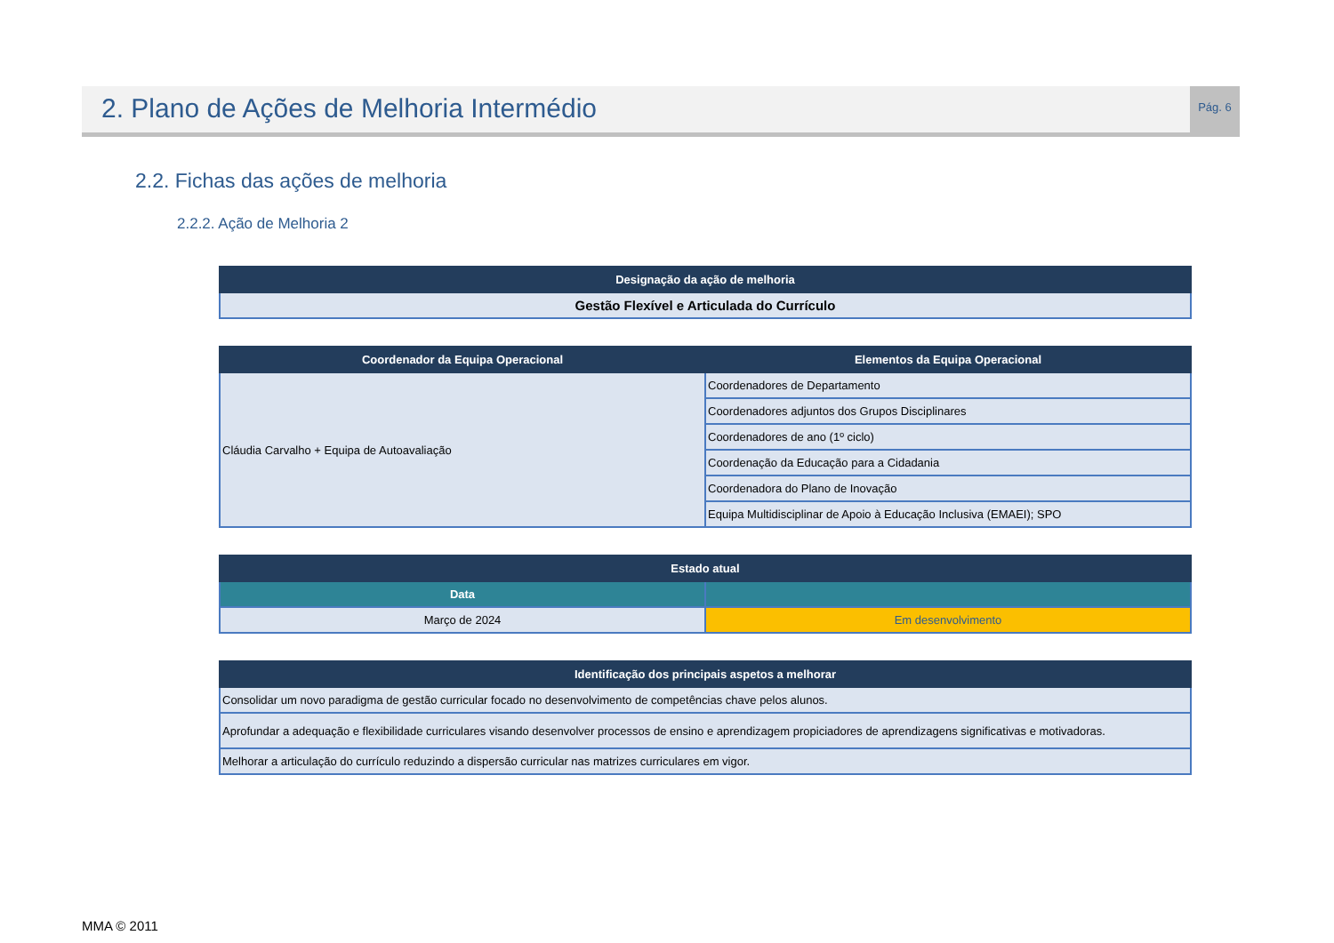2. Plano de Ações de Melhoria Intermédio
Pág. 6
2.2. Fichas das ações de melhoria
2.2.2. Ação de Melhoria 2
| Designação da ação de melhoria |
| --- |
| Gestão Flexível e Articulada do Currículo |
| Coordenador da Equipa Operacional | Elementos da Equipa Operacional |
| --- | --- |
| Cláudia Carvalho + Equipa de Autoavaliação | Coordenadores de Departamento |
| | Coordenadores adjuntos dos Grupos Disciplinares |
| | Coordenadores de ano (1º ciclo) |
| | Coordenação da Educação para a Cidadania |
| | Coordenadora do Plano de Inovação |
| | Equipa Multidisciplinar de Apoio à Educação Inclusiva (EMAEI); SPO |
| Estado atual | |
| --- | --- |
| Data | |
| Março de 2024 | Em desenvolvimento |
| Identificação dos principais aspetos a melhorar |
| --- |
| Consolidar um novo paradigma de gestão curricular focado no desenvolvimento de competências chave pelos alunos. |
| Aprofundar a adequação e flexibilidade curriculares visando desenvolver processos de ensino e aprendizagem propiciadores de aprendizagens significativas e motivadoras. |
| Melhorar a articulação do currículo reduzindo a dispersão curricular nas matrizes curriculares em vigor. |
MMA © 2011